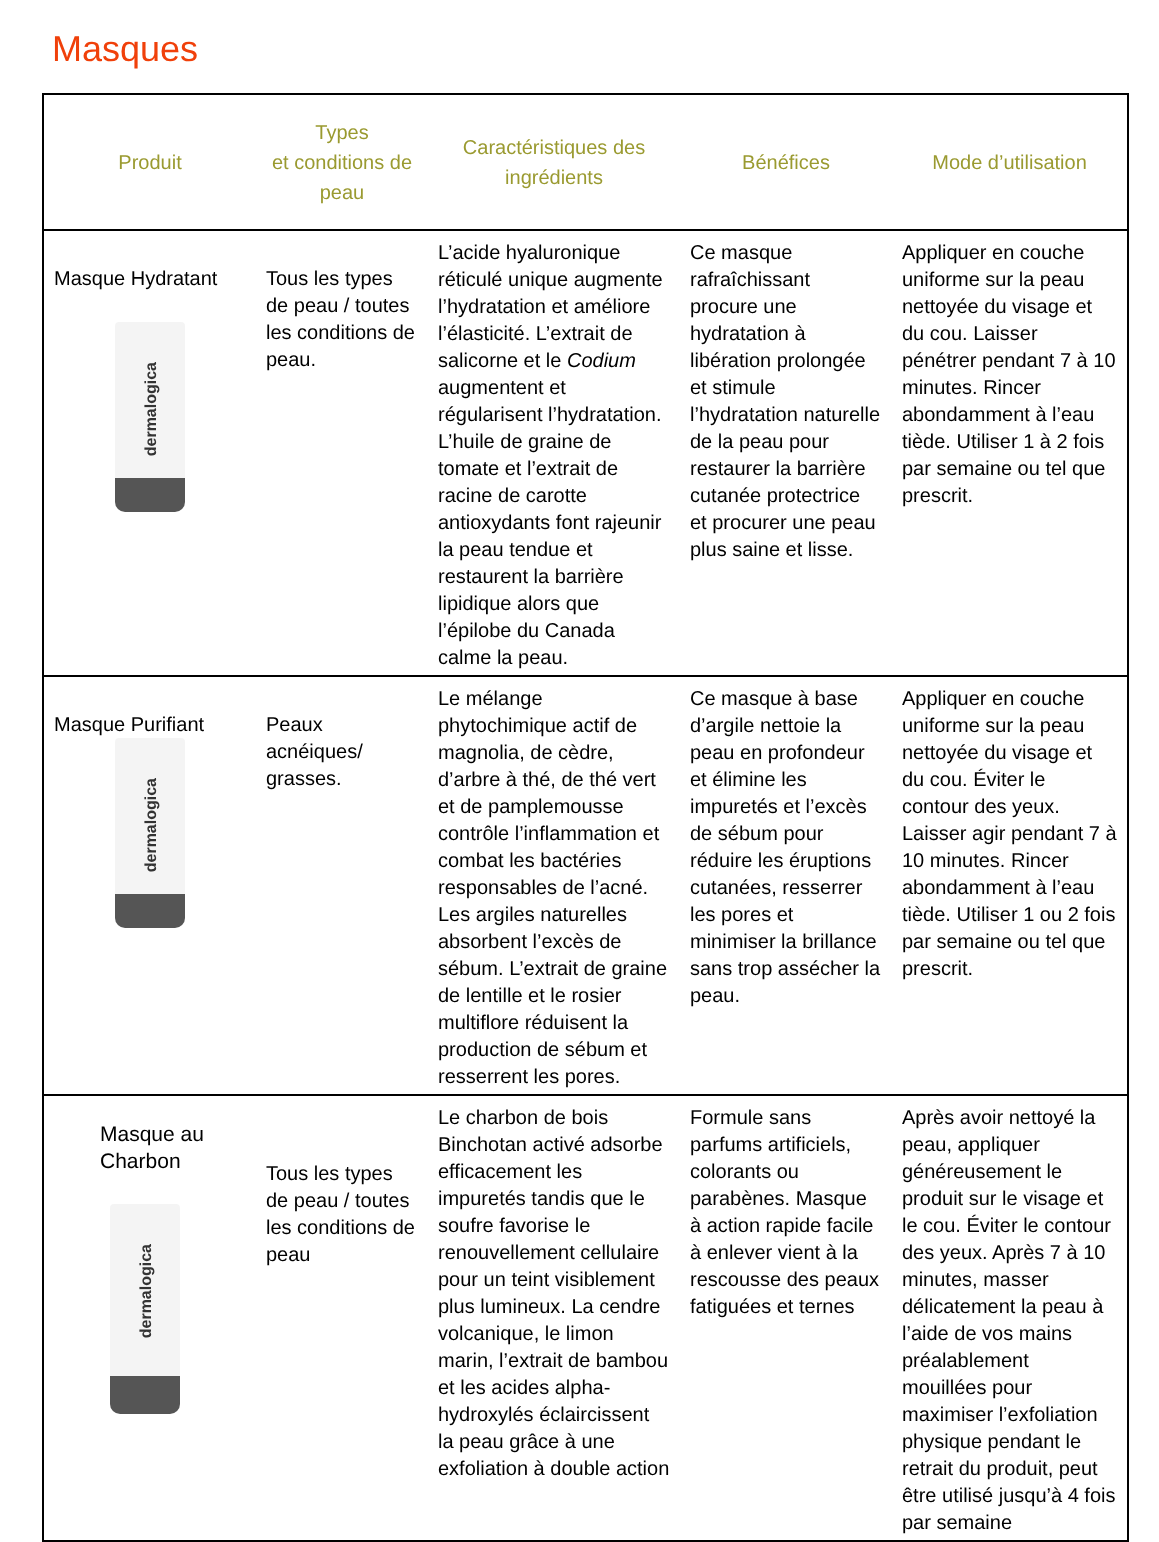Masques
| Produit | Types et conditions de peau | Caractéristiques des ingrédients | Bénéfices | Mode d’utilisation |
| --- | --- | --- | --- | --- |
| Masque Hydratant dermalogica | Tous les types de peau / toutes les conditions de peau. | L’acide hyaluronique réticulé unique augmente l’hydratation et améliore l’élasticité. L’extrait de salicorne et le Codium augmentent et régularisent l’hydratation. L’huile de graine de tomate et l’extrait de racine de carotte antioxydants font rajeunir la peau tendue et restaurent la barrière lipidique alors que l’épilobe du Canada calme la peau. | Ce masque rafraîchissant procure une hydratation à libération prolongée et stimule l’hydratation naturelle de la peau pour restaurer la barrière cutanée protectrice et procurer une peau plus saine et lisse. | Appliquer en couche uniforme sur la peau nettoyée du visage et du cou. Laisser pénétrer pendant 7 à 10 minutes. Rincer abondamment à l’eau tiède. Utiliser 1 à 2 fois par semaine ou tel que prescrit. |
| Masque Purifiant dermalogica | Peaux acnéiques/ grasses. | Le mélange phytochimique actif de magnolia, de cèdre, d’arbre à thé, de thé vert et de pamplemousse contrôle l’inflammation et combat les bactéries responsables de l’acné. Les argiles naturelles absorbent l’excès de sébum. L’extrait de graine de lentille et le rosier multiflore réduisent la production de sébum et resserrent les pores. | Ce masque à base d’argile nettoie la peau en profondeur et élimine les impuretés et l’excès de sébum pour réduire les éruptions cutanées, resserrer les pores et minimiser la brillance sans trop assécher la peau. | Appliquer en couche uniforme sur la peau nettoyée du visage et du cou. Éviter le contour des yeux. Laisser agir pendant 7 à 10 minutes. Rincer abondamment à l’eau tiède. Utiliser 1 ou 2 fois par semaine ou tel que prescrit. |
| Masque au Charbon dermalogica | Tous les types de peau / toutes les conditions de peau | Le charbon de bois Binchotan activé adsorbe efficacement les impuretés tandis que le soufre favorise le renouvellement cellulaire pour un teint visiblement plus lumineux. La cendre volcanique, le limon marin, l’extrait de bambou et les acides alpha-hydroxylés éclaircissent la peau grâce à une exfoliation à double action | Formule sans parfums artificiels, colorants ou parabènes. Masque à action rapide facile à enlever vient à la rescousse des peaux fatiguées et ternes | Après avoir nettoyé la peau, appliquer généreusement le produit sur le visage et le cou. Éviter le contour des yeux. Après 7 à 10 minutes, masser délicatement la peau à l’aide de vos mains préalablement mouillées pour maximiser l’exfoliation physique pendant le retrait du produit, peut être utilisé jusqu’à 4 fois par semaine |